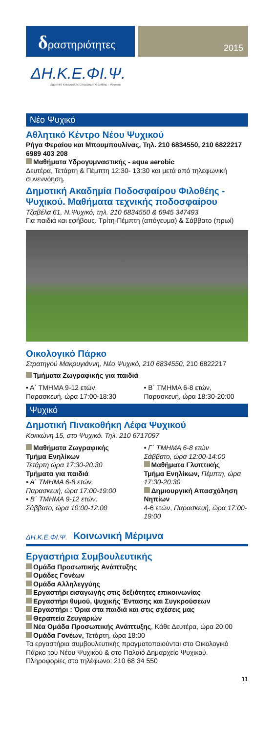δραστηριότητες
2015
ΔΗ.Κ.Ε.ΦΙ.Ψ.
Δημοτική Κοινωφελής Επιχείρηση Φιλοθέης - Ψυχικού
Νέο Ψυχικό
Αθλητικό Κέντρο Νέου Ψυχικού
Ρήγα Φεραίου και Μπουμπουλίνας, Τηλ. 210 6834550, 210 6822217 6989 403 208
Μαθήματα Υδρογυμναστικής - aqua aerobic
Δευτέρα, Τετάρτη & Πέμπτη 12:30- 13:30 και μετά από τηλεφωνική συνεννόηση.
Δημοτική Ακαδημία Ποδοσφαίρου Φιλοθέης - Ψυχικού. Μαθήματα τεχνικής ποδοσφαίρου
Τζαβέλα 61, Ν.Ψυχικό, τηλ. 210 6834550 & 6945 347493
Για παιδιά και εφήβους. Τρίτη-Πέμπτη (απόγευμα) & Σάββατο (πρωί)
Οικολογικό Πάρκο
Στρατηγού Μακρυγιάννη, Νέο Ψυχικό, 210 6834550, 210 6822217
Τμήματα Ζωγραφικής για παιδιά
• Α΄ ΤΜΗΜΑ 9-12 ετών,
Παρασκευή, ώρα 17:00-18:30
• Β΄ ΤΜΗΜΑ 6-8 ετών,
Παρασκευή, ώρα 18:30-20:00
Ψυχικό
Δημοτική Πινακοθήκη Λέφα Ψυχικού
Κοκκώνη 15, στο Ψυχικό. Τηλ. 210 6717097
Μαθήματα Ζωγραφικής
Τμήμα Ενηλίκων
Τετάρτη ώρα 17:30-20:30
Τμήματα για παιδιά
• Α΄ ΤΜΗΜΑ 6-8 ετών,
Παρασκευή, ώρα 17:00-19:00
• Β΄ ΤΜΗΜΑ 9-12 ετών,
Σάββατο, ώρα 10:00-12:00
• Γ΄ ΤΜΗΜΑ 6-8 ετών
Σάββατο, ώρα 12:00-14:00
Μαθήματα Γλυπτικής
Τμήμα Ενηλίκων, Πέμπτη, ώρα 17:30-20:30
Δημιουργική Απασχόληση Νηπίων
4-6 ετών, Παρασκευή, ώρα 17:00-19:00
ΔΗ.Κ.Ε.ΦΙ.Ψ.
Κοινωνική Μέριμνα
Εργαστήρια Συμβουλευτικής
Ομάδα Προσωπικής Ανάπτυξης
Ομάδες Γονέων
Ομάδα Αλληλεγγύης
Εργαστήρι εισαγωγής στις δεξιότητες επικοινωνίας
Εργαστήρι θυμού, ψυχικής Έντασης και Συγκρούσεων
Εργαστήρι : Όρια στα παιδιά και στις σχέσεις μας
Θεραπεία Ζευγαριών
Νέα Ομάδα Προσωπικής Ανάπτυξης, Κάθε Δευτέρα, ώρα 20:00
Ομάδα Γονέων, Τετάρτη, ώρα 18:00
Τα εργαστήρια συμβουλευτικής πραγματοποιούνται στο Οικολογικό Πάρκο του Νέου Ψυχικού & στο Παλαιό Δημαρχείο Ψυχικού. Πληροφορίες στο τηλέφωνο: 210 68 34 550
11